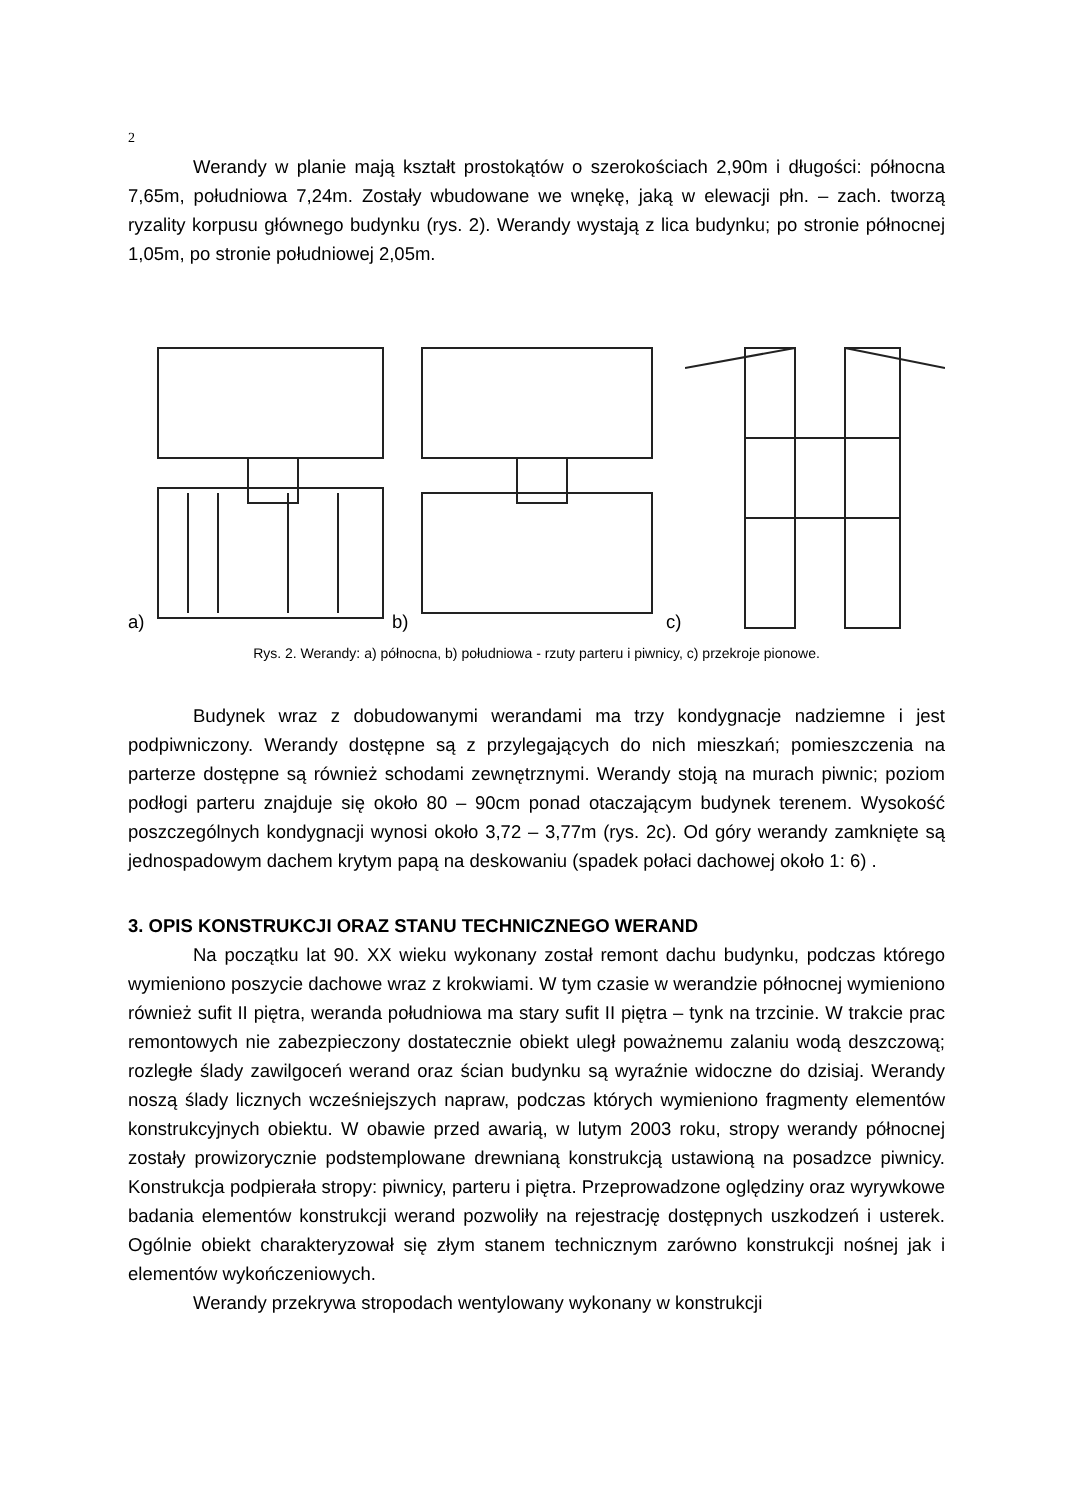2
Werandy w planie mają kształt prostokątów o szerokościach 2,90m i długości: północna 7,65m, południowa 7,24m. Zostały wbudowane we wnękę, jaką w elewacji płn. – zach. tworzą ryzality korpusu głównego budynku (rys. 2). Werandy wystają z lica budynku; po stronie północnej 1,05m, po stronie południowej 2,05m.
a) b) c)
Rys. 2. Werandy: a) północna, b) południowa - rzuty parteru i piwnicy, c) przekroje pionowe.
Budynek wraz z dobudowanymi werandami ma trzy kondygnacje nadziemne i jest podpiwniczony. Werandy dostępne są z przylegających do nich mieszkań; pomieszczenia na parterze dostępne są również schodami zewnętrznymi. Werandy stoją na murach piwnic; poziom podłogi parteru znajduje się około 80 – 90cm ponad otaczającym budynek terenem. Wysokość poszczególnych kondygnacji wynosi około 3,72 – 3,77m (rys. 2c). Od góry werandy zamknięte są jednospadowym dachem krytym papą na deskowaniu (spadek połaci dachowej około 1: 6) .
3. OPIS KONSTRUKCJI ORAZ STANU TECHNICZNEGO WERAND
Na początku lat 90. XX wieku wykonany został remont dachu budynku, podczas którego wymieniono poszycie dachowe wraz z krokwiami. W tym czasie w werandzie północnej wymieniono również sufit II piętra, weranda południowa ma stary sufit II piętra – tynk na trzcinie. W trakcie prac remontowych nie zabezpieczony dostatecznie obiekt uległ poważnemu zalaniu wodą deszczową; rozległe ślady zawilgoceń werand oraz ścian budynku są wyraźnie widoczne do dzisiaj. Werandy noszą ślady licznych wcześniejszych napraw, podczas których wymieniono fragmenty elementów konstrukcyjnych obiektu. W obawie przed awarią, w lutym 2003 roku, stropy werandy północnej zostały prowizorycznie podstemplowane drewnianą konstrukcją ustawioną na posadzce piwnicy. Konstrukcja podpierała stropy: piwnicy, parteru i piętra. Przeprowadzone oględziny oraz wyrywkowe badania elementów konstrukcji werand pozwoliły na rejestrację dostępnych uszkodzeń i usterek. Ogólnie obiekt charakteryzował się złym stanem technicznym zarówno konstrukcji nośnej jak i elementów wykończeniowych.
Werandy przekrywa stropodach wentylowany wykonany w konstrukcji